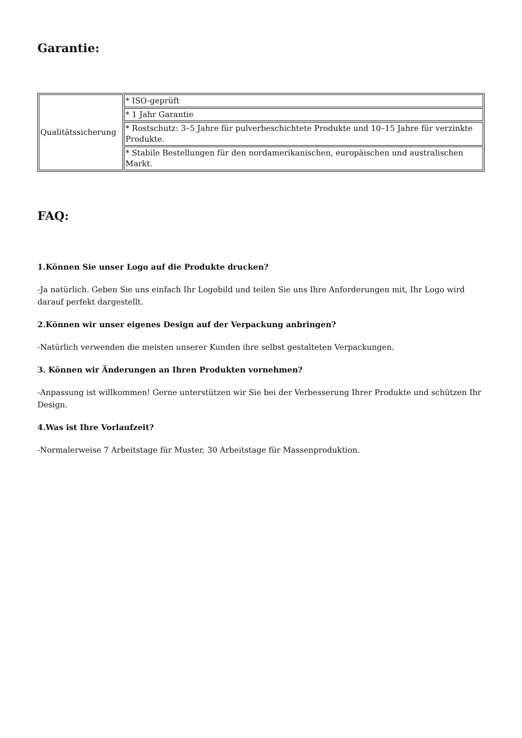Garantie:
| Qualitätssicherung | * ISO-geprüft |
| | * 1 Jahr Garantie |
| | * Rostschutz: 3–5 Jahre für pulverbeschichtete Produkte und 10–15 Jahre für verzinkte Produkte. |
| | * Stabile Bestellungen für den nordamerikanischen, europäischen und australischen Markt. |
FAQ:
1.Können Sie unser Logo auf die Produkte drucken?
-Ja natürlich. Geben Sie uns einfach Ihr Logobild und teilen Sie uns Ihre Anforderungen mit, Ihr Logo wird darauf perfekt dargestellt.
2.Können wir unser eigenes Design auf der Verpackung anbringen?
-Natürlich verwenden die meisten unserer Kunden ihre selbst gestalteten Verpackungen.
3. Können wir Änderungen an Ihren Produkten vornehmen?
-Anpassung ist willkommen! Gerne unterstützen wir Sie bei der Verbesserung Ihrer Produkte und schützen Ihr Design.
4.Was ist Ihre Vorlaufzeit?
-Normalerweise 7 Arbeitstage für Muster, 30 Arbeitstage für Massenproduktion.